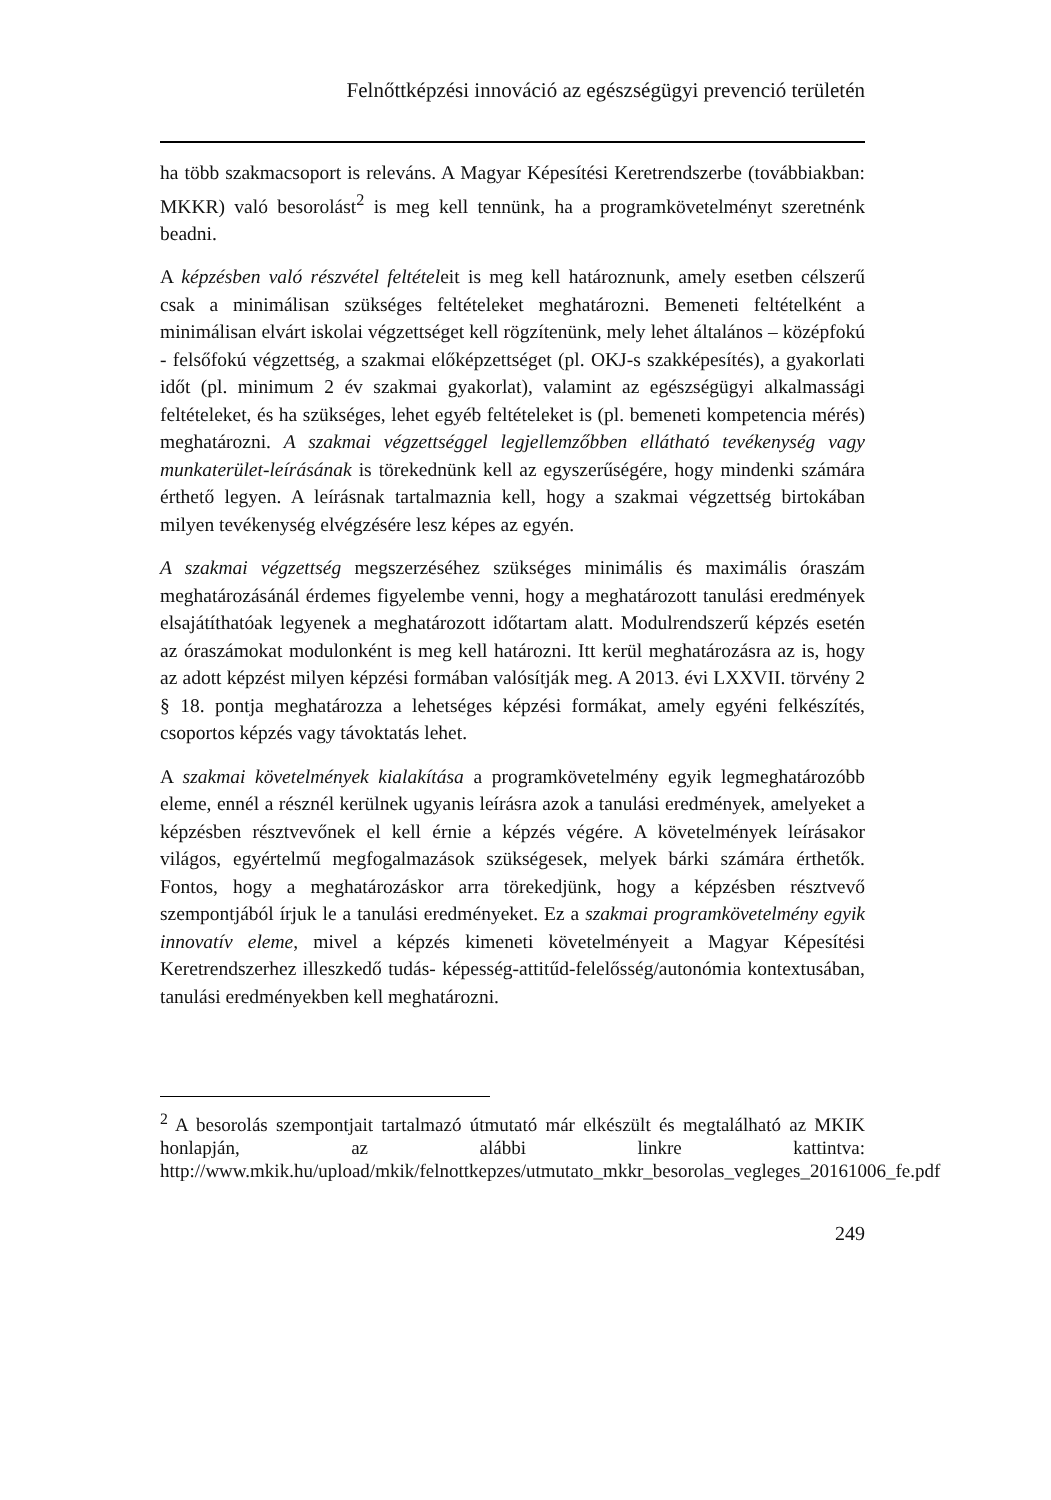Felnőttképzési innováció az egészségügyi prevenció területén
ha több szakmacsoport is releváns. A Magyar Képesítési Keretrendszerbe (továbbiakban: MKKR) való besorolást<sup>2</sup> is meg kell tennünk, ha a programkövetelményt szeretnénk beadni.
A képzésben való részvétel feltételeit is meg kell határoznunk, amely esetben célszerű csak a minimálisan szükséges feltételeket meghatározni. Bemeneti feltételként a minimálisan elvárt iskolai végzettséget kell rögzítenünk, mely lehet általános – középfokú - felsőfokú végzettség, a szakmai előképzettséget (pl. OKJ-s szakképesítés), a gyakorlati időt (pl. minimum 2 év szakmai gyakorlat), valamint az egészségügyi alkalmassági feltételeket, és ha szükséges, lehet egyéb feltételeket is (pl. bemeneti kompetencia mérés) meghatározni. A szakmai végzettséggel legjellemzőbben ellátható tevékenység vagy munkaterület-leírásának is törekednünk kell az egyszerűségére, hogy mindenki számára érthető legyen. A leírásnak tartalmaznia kell, hogy a szakmai végzettség birtokában milyen tevékenység elvégzésére lesz képes az egyén.
A szakmai végzettség megszerzéséhez szükséges minimális és maximális óraszám meghatározásánál érdemes figyelembe venni, hogy a meghatározott tanulási eredmények elsajátíthatóak legyenek a meghatározott időtartam alatt. Modulrendszerű képzés esetén az óraszámokat modulonként is meg kell határozni. Itt kerül meghatározásra az is, hogy az adott képzést milyen képzési formában valósítják meg. A 2013. évi LXXVII. törvény 2 § 18. pontja meghatározza a lehetséges képzési formákat, amely egyéni felkészítés, csoportos képzés vagy távoktatás lehet.
A szakmai követelmények kialakítása a programkövetelmény egyik legmeghatározóbb eleme, ennél a résznél kerülnek ugyanis leírásra azok a tanulási eredmények, amelyeket a képzésben résztvevőnek el kell érnie a képzés végére. A követelmények leírásakor világos, egyértelmű megfogalmazások szükségesek, melyek bárki számára érthetők. Fontos, hogy a meghatározáskor arra törekedjünk, hogy a képzésben résztvevő szempontjából írjuk le a tanulási eredményeket. Ez a szakmai programkövetelmény egyik innovatív eleme, mivel a képzés kimeneti követelményeit a Magyar Képesítési Keretrendszerhez illeszkedő tudás- képesség-attitűd-felelősség/autonómia kontextusában, tanulási eredményekben kell meghatározni.
<sup>2</sup> A besorolás szempontjait tartalmazó útmutató már elkészült és megtalálható az MKIK honlapján, az alábbi linkre kattintva: http://www.mkik.hu/upload/mkik/felnottkepzes/utmutato_mkkr_besorolas_vegleges_20161006_fe.pdf
249